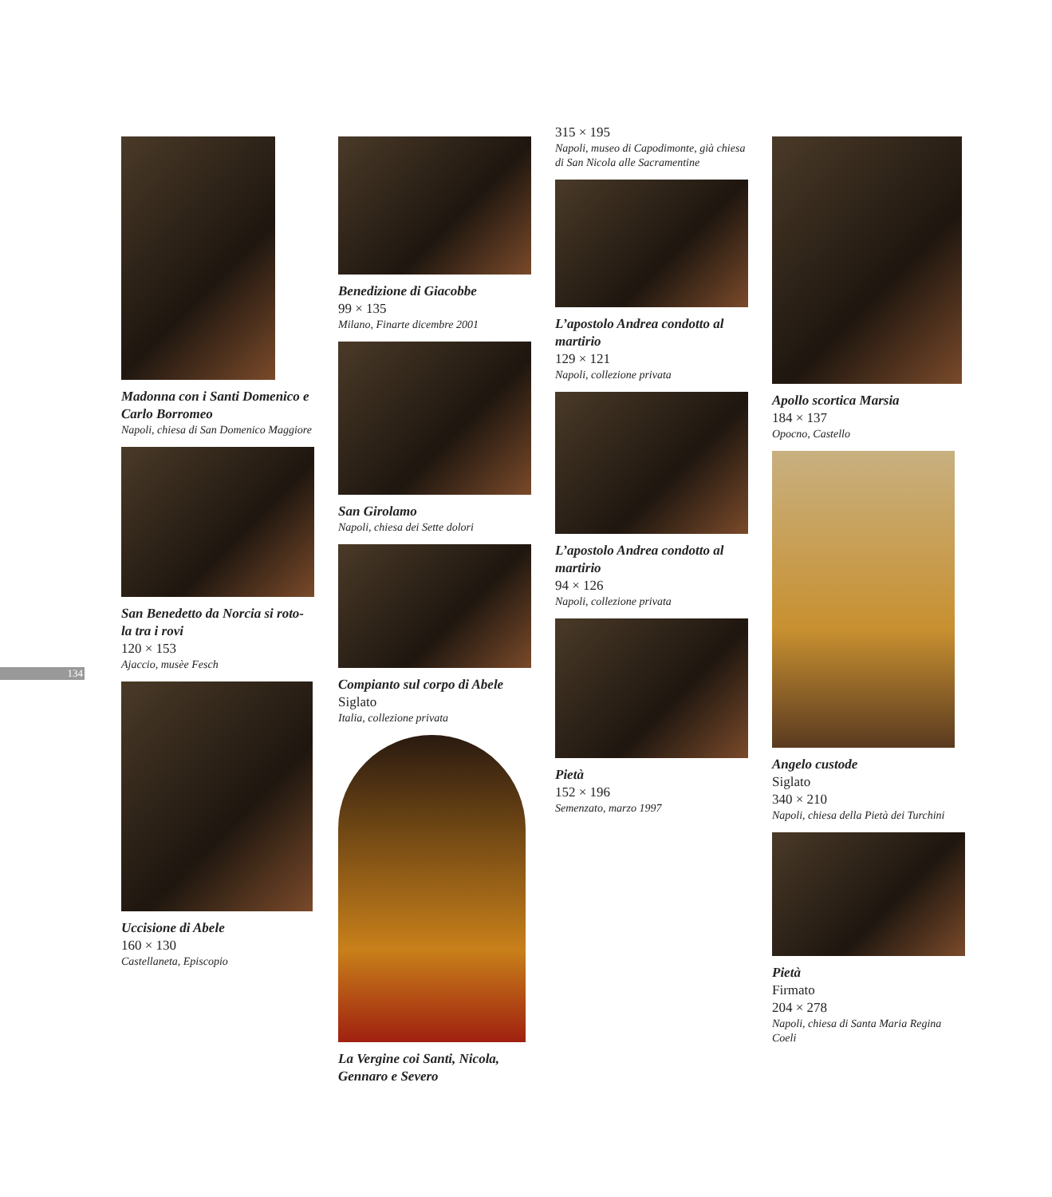134
Madonna con i Santi Domenico e Carlo Borromeo
Napoli, chiesa di San Domenico Maggiore
San Benedetto da Norcia si roto-la tra i rovi
120 × 153
Ajaccio, musèe Fesch
Uccisione di Abele
160 × 130
Castellaneta, Episcopio
Benedizione di Giacobbe
99 × 135
Milano, Finarte dicembre 2001
San Girolamo
Napoli, chiesa dei Sette dolori
Compianto sul corpo di Abele
Siglato
Italia, collezione privata
La Vergine coi Santi, Nicola, Gennaro e Severo
315 × 195
Napoli, museo di Capodimonte, già chiesa di San Nicola alle Sacramentine
L’apostolo Andrea condotto al martirio
129 × 121
Napoli, collezione privata
L’apostolo Andrea condotto al martirio
94 × 126
Napoli, collezione privata
Pietà
152 × 196
Semenzato, marzo 1997
Apollo scortica Marsia
184 × 137
Opocno, Castello
Angelo custode
Siglato
340 × 210
Napoli, chiesa della Pietà dei Turchini
Pietà
Firmato
204 × 278
Napoli, chiesa di Santa Maria Regina Coeli